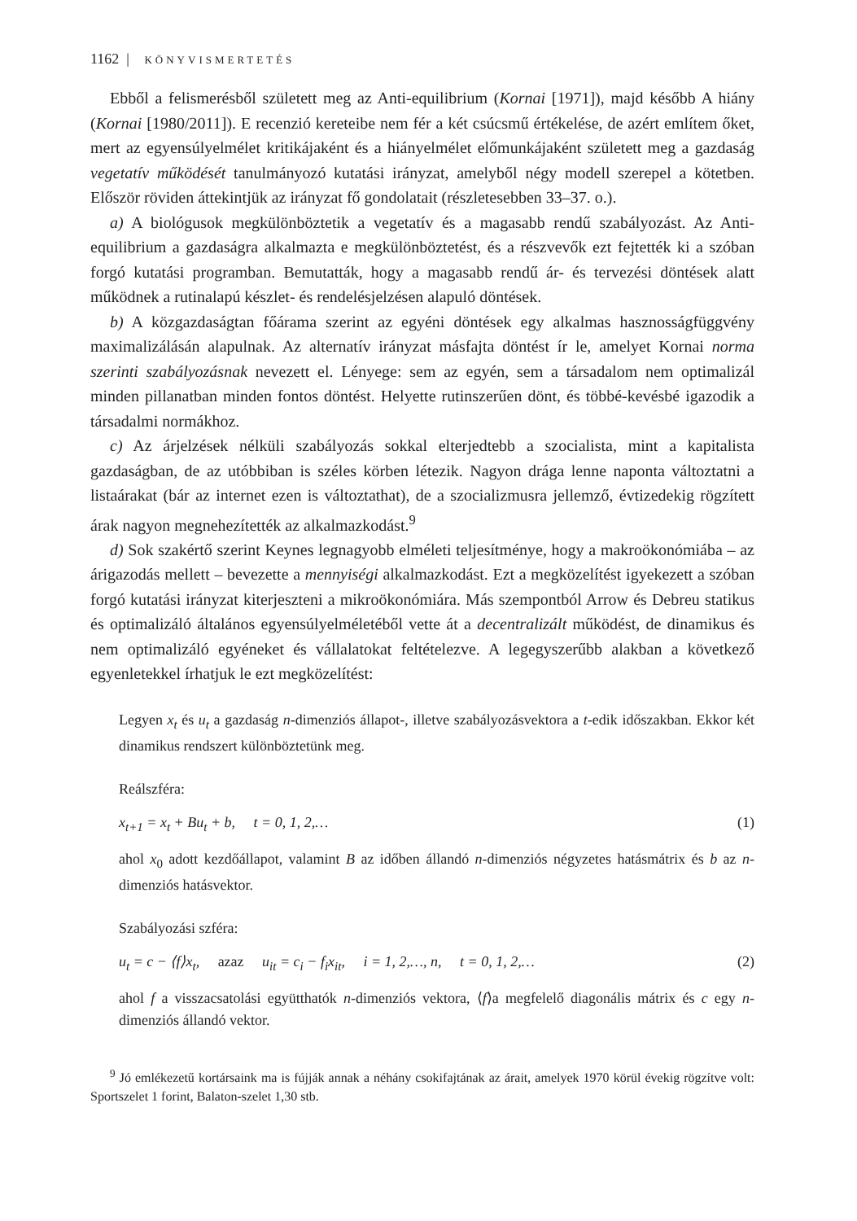1162 | KÖNYVISMERTETÉS
Ebből a felismerésből született meg az Anti-equilibrium (Kornai [1971]), majd később A hiány (Kornai [1980/2011]). E recenzió kereteibe nem fér a két csúcsmű értékelése, de azért említem őket, mert az egyensúlyelmélet kritikájaként és a hiányelmélet előmunkájaként született meg a gazdaság vegetatív működését tanulmányozó kutatási irányzat, amelyből négy modell szerepel a kötetben. Először röviden áttekintjük az irányzat fő gondolatait (részletesebben 33–37. o.).
a) A biológusok megkülönböztetik a vegetatív és a magasabb rendű szabályozást. Az Anti-equilibrium a gazdaságra alkalmazta e megkülönböztetést, és a részvevők ezt fejtették ki a szóban forgó kutatási programban. Bemutatták, hogy a magasabb rendű ár- és tervezési döntések alatt működnek a rutinalapú készlet- és rendelésjelzésen alapuló döntések.
b) A közgazdaságtan főárama szerint az egyéni döntések egy alkalmas hasznosságfüggvény maximalizálásán alapulnak. Az alternatív irányzat másfajta döntést ír le, amelyet Kornai norma szerinti szabályozásnak nevezett el. Lényege: sem az egyén, sem a társadalom nem optimalizál minden pillanatban minden fontos döntést. Helyette rutinszerűen dönt, és többé-kevésbé igazodik a társadalmi normákhoz.
c) Az árjelzések nélküli szabályozás sokkal elterjedtebb a szocialista, mint a kapitalista gazdaságban, de az utóbbiban is széles körben létezik. Nagyon drága lenne naponta változtatni a listaárakat (bár az internet ezen is változtathat), de a szocializmusra jellemző, évtizedekig rögzített árak nagyon megnehezítették az alkalmazkodást.<sup>9</sup>
d) Sok szakértő szerint Keynes legnagyobb elméleti teljesítménye, hogy a makroökonómiába – az árigazodás mellett – bevezette a mennyiségi alkalmazkodást. Ezt a megközelítést igyekezett a szóban forgó kutatási irányzat kiterjeszteni a mikroökonómiára. Más szempontból Arrow és Debreu statikus és optimalizáló általános egyensúlyelméletéből vette át a decentralizált működést, de dinamikus és nem optimalizáló egyéneket és vállalatokat feltételezve. A legegyszerűbb alakban a következő egyenletekkel írhatjuk le ezt megközelítést:
Legyen x<sub>t</sub> és u<sub>t</sub> a gazdaság n-dimenziós állapot-, illetve szabályozásvektora a t-edik időszakban. Ekkor két dinamikus rendszert különböztetünk meg.
Reálszféra:
x<sub>t+1</sub> = x<sub>t</sub> + Bu<sub>t</sub> + b, t = 0, 1, 2,… (1)
ahol x<sub>0</sub> adott kezdőállapot, valamint B az időben állandó n-dimenziós négyzetes hatásmátrix és b az n-dimenziós hatásvektor.
Szabályozási szféra:
u<sub>t</sub> = c − ⟨f⟩x<sub>t</sub>, azaz u<sub>it</sub> = c<sub>i</sub> − f<sub>i</sub>x<sub>it</sub>, i = 1, 2,…, n, t = 0, 1, 2,… (2)
ahol f a visszacsatolási együtthatók n-dimenziós vektora, ⟨f⟩a megfelelő diagonális mátrix és c egy n-dimenziós állandó vektor.
<sup>9</sup> Jó emlékezetű kortársaink ma is fújják annak a néhány csokifajtának az árait, amelyek 1970 körül évekig rögzítve volt: Sportszelet 1 forint, Balaton-szelet 1,30 stb.